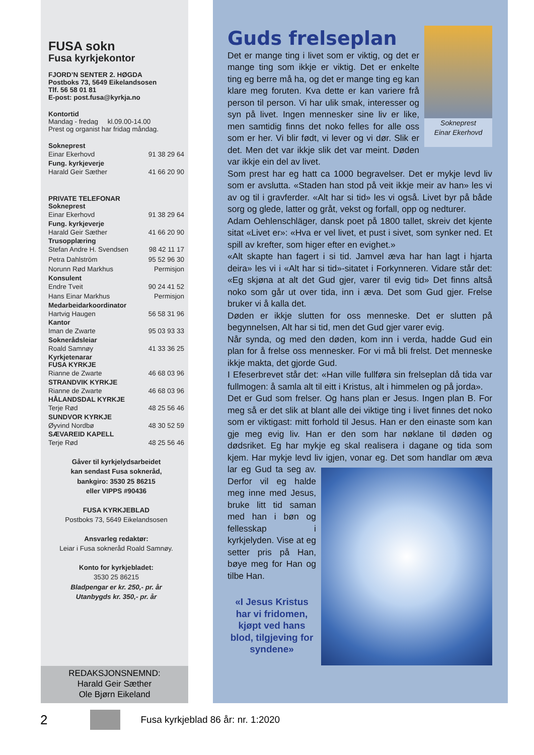FUSA sokn
Fusa kyrkjekontor
FJORD’N SENTER 2. HØGDA
Postboks 73, 5649 Eikelandsosen
Tlf. 56 58 01 81
E-post: post.fusa@kyrkja.no
Kontortid
Mandag - fredag kl.09.00-14.00
Prest og organist har fridag måndag.
Sokneprest
Einar Ekerhovd 91 38 29 64
Fung. kyrkjeverje
Harald Geir Sæther 41 66 20 90
PRIVATE TELEFONAR
Sokneprest
Einar Ekerhovd 91 38 29 64
Fung. kyrkjeverje
Harald Geir Sæther 41 66 20 90
Trusopplæring
Stefan Andre H. Svendsen 98 42 11 17
Petra Dahlström 95 52 96 30
Norunn Rød Markhus Permisjon
Konsulent
Endre Tveit 90 24 41 52
Hans Einar Markhus Permisjon
Medarbeidarkoordinator
Hartvig Haugen 56 58 31 96
Kantor
Iman de Zwarte 95 03 93 33
Soknerådsleiar
Roald Samnøy 41 33 36 25
Kyrkjetenarar
FUSA KYRKJE
Rianne de Zwarte 46 68 03 96
STRANDVIK KYRKJE
Rianne de Zwarte 46 68 03 96
HÅLANDSDAL KYRKJE
Terje Rød 48 25 56 46
SUNDVOR KYRKJE
Øyvind Nordbø 48 30 52 59
SÆVAREID KAPELL
Terje Rød 48 25 56 46
Gåver til kyrkjelydsarbeidet
kan sendast Fusa sokneråd,
bankgiro: 3530 25 86215
eller VIPPS #90436
FUSA KYRKJEBLAD
Postboks 73, 5649 Eikelandsosen
Ansvarleg redaktør:
Leiar i Fusa sokneråd Roald Samnøy.
Konto for kyrkjebladet:
3530 25 86215
Bladpengar er kr. 250,- pr. år
Utanbygds kr. 350,- pr. år
REDAKSJONSNEMND:
Harald Geir Sæther
Ole Bjørn Eikeland
Guds frelseplan
Sokneprest
Einar Ekerhovd
Det er mange ting i livet som er viktig, og det er mange ting som ikkje er viktig. Det er enkelte ting eg berre må ha, og det er mange ting eg kan klare meg foruten. Kva dette er kan variere frå person til person. Vi har ulik smak, interesser og syn på livet. Ingen mennesker sine liv er like, men samtidig finns det noko felles for alle oss som er her. Vi blir født, vi lever og vi dør. Slik er det. Men det var ikkje slik det var meint. Døden var ikkje ein del av livet.
Som prest har eg hatt ca 1000 begravelser. Det er mykje levd liv som er avslutta. «Staden han stod på veit ikkje meir av han» les vi av og til i gravferder. «Alt har si tid» les vi også. Livet byr på både sorg og glede, latter og gråt, vekst og forfall, opp og nedturer.
Adam Oehlenschläger, dansk poet på 1800 tallet, skreiv det kjente sitat «Livet er»: «Hva er vel livet, et pust i sivet, som synker ned. Et spill av krefter, som higer efter en evighet.»
«Alt skapte han fagert i si tid. Jamvel æva har han lagt i hjarta deira» les vi i «Alt har si tid»-sitatet i Forkynneren. Vidare står det: «Eg skjøna at alt det Gud gjer, varer til evig tid» Det finns altså noko som går ut over tida, inn i æva. Det som Gud gjer. Frelse bruker vi å kalla det.
Døden er ikkje slutten for oss menneske. Det er slutten på begynnelsen, Alt har si tid, men det Gud gjer varer evig.
Når synda, og med den døden, kom inn i verda, hadde Gud ein plan for å frelse oss mennesker. For vi må bli frelst. Det menneske ikkje makta, det gjorde Gud.
I Efeserbrevet står det: «Han ville fullføra sin frelseplan då tida var fullmogen: å samla alt til eitt i Kristus, alt i himmelen og på jorda».
Det er Gud som frelser. Og hans plan er Jesus. Ingen plan B. For meg så er det slik at blant alle dei viktige ting i livet finnes det noko som er viktigast: mitt forhold til Jesus. Han er den einaste som kan gje meg evig liv. Han er den som har nøklane til døden og dødsriket. Eg har mykje eg skal realisera i dagane og tida som kjem. Har mykje levd liv igjen, vonar eg. Det som handlar om æva lar eg Gud ta seg
av. Derfor vil eg halde meg inne med Jesus, bruke litt tid saman med han i bøn og fellesskap i kyrkjelyden. Vise at eg setter pris på Han, bøye meg for Han og tilbe Han.
«I Jesus Kristus har vi fridomen, kjøpt ved hans blod, tilgjeving for syndene»
2 Fusa kyrkjeblad 86 år: nr. 1:2020